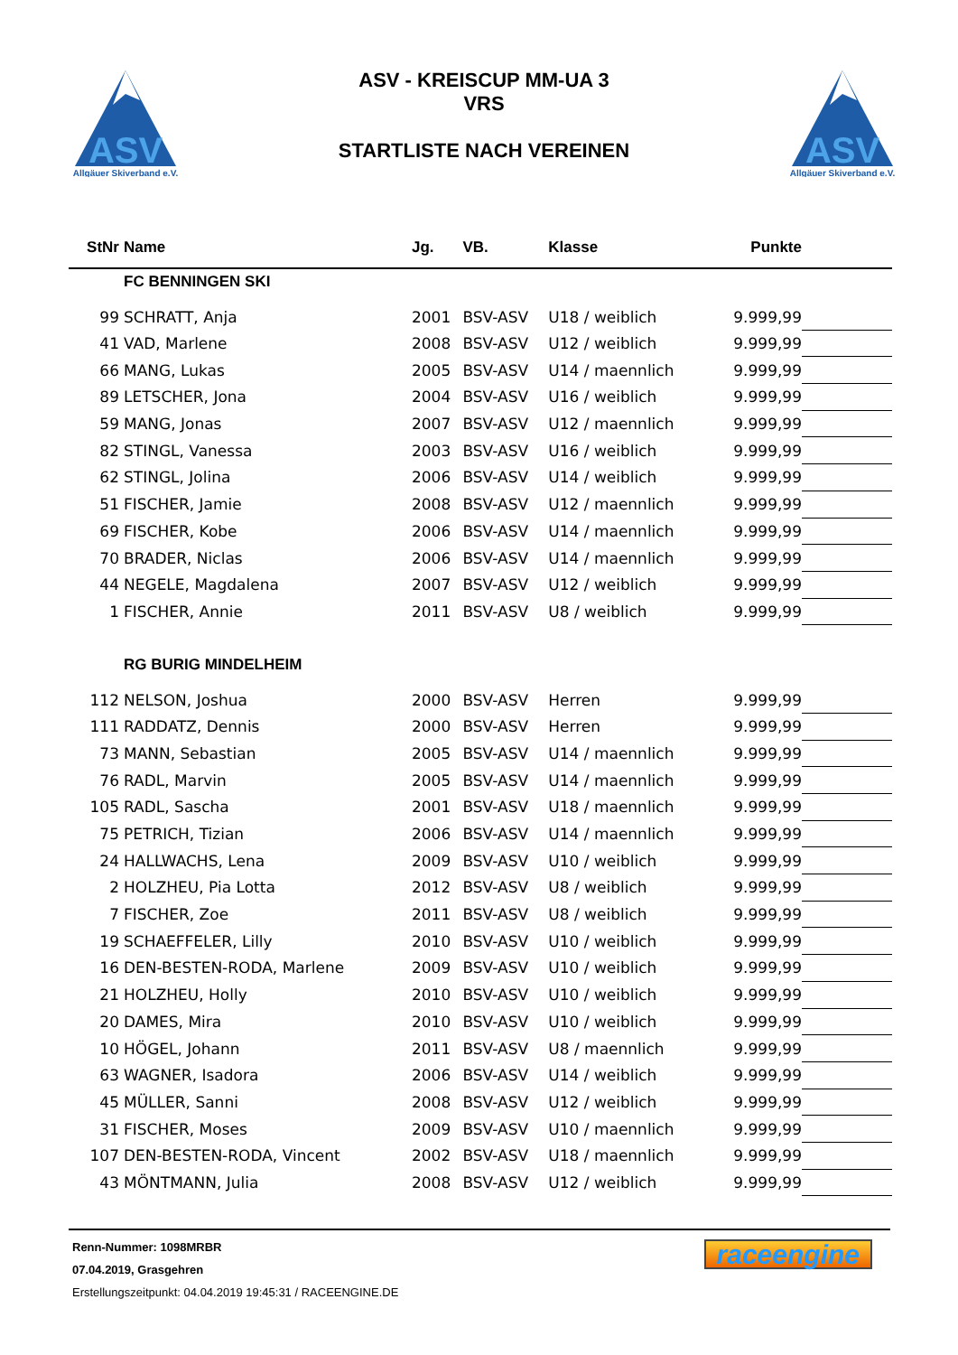ASV
Allgäuer Skiverband e.V.
ASV - KREISCUP MM-UA 3
VRS
STARTLISTE NACH VEREINEN
ASV
Allgäuer Skiverband e.V.
| StNr | Name | Jg. | VB. | Klasse | Punkte | |
| --- | --- | --- | --- | --- | --- | --- |
| | FC BENNINGEN SKI | | | | | |
| 99 | SCHRATT, Anja | 2001 | BSV-ASV | U18 / weiblich | 9.999,99 | |
| 41 | VAD, Marlene | 2008 | BSV-ASV | U12 / weiblich | 9.999,99 | |
| 66 | MANG, Lukas | 2005 | BSV-ASV | U14 / maennlich | 9.999,99 | |
| 89 | LETSCHER, Jona | 2004 | BSV-ASV | U16 / weiblich | 9.999,99 | |
| 59 | MANG, Jonas | 2007 | BSV-ASV | U12 / maennlich | 9.999,99 | |
| 82 | STINGL, Vanessa | 2003 | BSV-ASV | U16 / weiblich | 9.999,99 | |
| 62 | STINGL, Jolina | 2006 | BSV-ASV | U14 / weiblich | 9.999,99 | |
| 51 | FISCHER, Jamie | 2008 | BSV-ASV | U12 / maennlich | 9.999,99 | |
| 69 | FISCHER, Kobe | 2006 | BSV-ASV | U14 / maennlich | 9.999,99 | |
| 70 | BRADER, Niclas | 2006 | BSV-ASV | U14 / maennlich | 9.999,99 | |
| 44 | NEGELE, Magdalena | 2007 | BSV-ASV | U12 / weiblich | 9.999,99 | |
| 1 | FISCHER, Annie | 2011 | BSV-ASV | U8 / weiblich | 9.999,99 | |
| | RG BURIG MINDELHEIM | | | | | |
| 112 | NELSON, Joshua | 2000 | BSV-ASV | Herren | 9.999,99 | |
| 111 | RADDATZ, Dennis | 2000 | BSV-ASV | Herren | 9.999,99 | |
| 73 | MANN, Sebastian | 2005 | BSV-ASV | U14 / maennlich | 9.999,99 | |
| 76 | RADL, Marvin | 2005 | BSV-ASV | U14 / maennlich | 9.999,99 | |
| 105 | RADL, Sascha | 2001 | BSV-ASV | U18 / maennlich | 9.999,99 | |
| 75 | PETRICH, Tizian | 2006 | BSV-ASV | U14 / maennlich | 9.999,99 | |
| 24 | HALLWACHS, Lena | 2009 | BSV-ASV | U10 / weiblich | 9.999,99 | |
| 2 | HOLZHEU, Pia Lotta | 2012 | BSV-ASV | U8 / weiblich | 9.999,99 | |
| 7 | FISCHER, Zoe | 2011 | BSV-ASV | U8 / weiblich | 9.999,99 | |
| 19 | SCHAEFFELER, Lilly | 2010 | BSV-ASV | U10 / weiblich | 9.999,99 | |
| 16 | DEN-BESTEN-RODA, Marlene | 2009 | BSV-ASV | U10 / weiblich | 9.999,99 | |
| 21 | HOLZHEU, Holly | 2010 | BSV-ASV | U10 / weiblich | 9.999,99 | |
| 20 | DAMES, Mira | 2010 | BSV-ASV | U10 / weiblich | 9.999,99 | |
| 10 | HÖGEL, Johann | 2011 | BSV-ASV | U8 / maennlich | 9.999,99 | |
| 63 | WAGNER, Isadora | 2006 | BSV-ASV | U14 / weiblich | 9.999,99 | |
| 45 | MÜLLER, Sanni | 2008 | BSV-ASV | U12 / weiblich | 9.999,99 | |
| 31 | FISCHER, Moses | 2009 | BSV-ASV | U10 / maennlich | 9.999,99 | |
| 107 | DEN-BESTEN-RODA, Vincent | 2002 | BSV-ASV | U18 / maennlich | 9.999,99 | |
| 43 | MÖNTMANN, Julia | 2008 | BSV-ASV | U12 / weiblich | 9.999,99 | |
Renn-Nummer: 1098MRBR
07.04.2019, Grasgehren
Erstellungszeitpunkt: 04.04.2019 19:45:31 / RACEENGINE.DE
raceengine